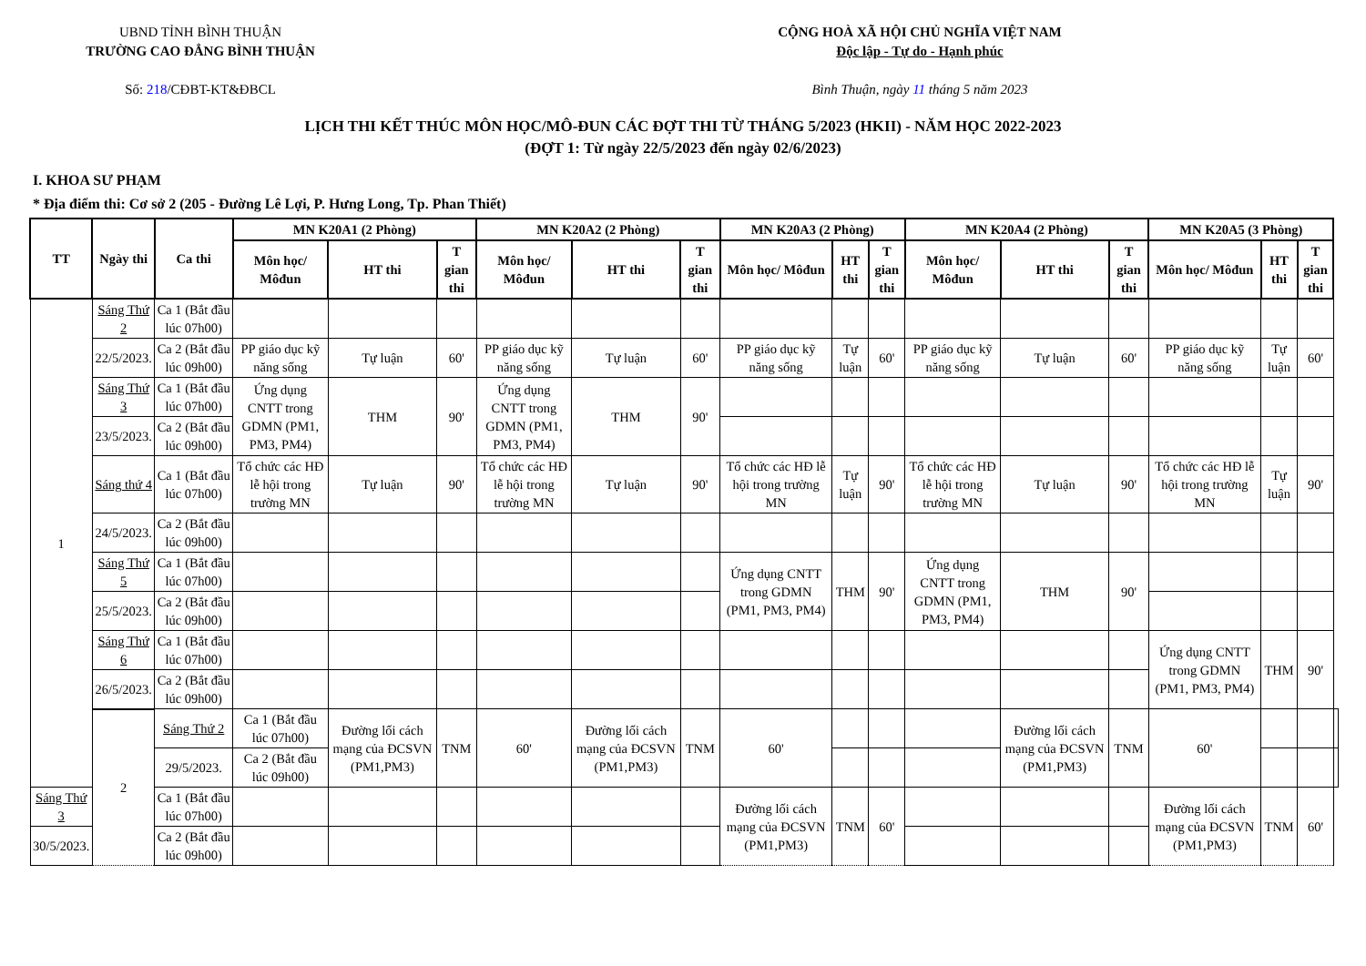UBND TỈNH BÌNH THUẬN
TRƯỜNG CAO ĐẲNG BÌNH THUẬN
Số: 218/CĐBT-KT&ĐBCL
CỘNG HOÀ XÃ HỘI CHỦ NGHĨA VIỆT NAM
Độc lập - Tự do - Hạnh phúc
Bình Thuận, ngày 11 tháng 5 năm 2023
LỊCH THI KẾT THÚC MÔN HỌC/MÔ-ĐUN CÁC ĐỢT THI TỪ THÁNG 5/2023 (HKII) - NĂM HỌC 2022-2023
(ĐỢT 1: Từ ngày 22/5/2023 đến ngày 02/6/2023)
I. KHOA SƯ PHẠM
* Địa điểm thi: Cơ sở 2 (205 - Đường Lê Lợi, P. Hưng Long, Tp. Phan Thiết)
| TT | Ngày thi | Ca thi | MN K20A1 (2 Phòng) | | | MN K20A2 (2 Phòng) | | | MN K20A3 (2 Phòng) | | | MN K20A4 (2 Phòng) | | | MN K20A5 (3 Phòng) | | | |
| --- | --- | --- | --- | --- | --- | --- | --- | --- | --- | --- | --- | --- | --- | --- | --- | --- | --- | --- |
| | | | Môn học/ Môđun | HT thi | T gian thi | Môn học/ Môđun | HT thi | T gian thi | Môn học/ Môđun | HT thi | T gian thi | Môn học/ Môđun | HT thi | T gian thi | Môn học/ Môđun | HT thi | T gian thi | |
| 1 | Sáng Thứ 2 | Ca 1 (Bắt đầu lúc 07h00) | | | | | | | | | | | | | | | | |
| | 22/5/2023. | Ca 2 (Bắt đầu lúc 09h00) | PP giáo dục kỹ năng sống | Tự luận | 60' | PP giáo dục kỹ năng sống | Tự luận | 60' | PP giáo dục kỹ năng sống | Tự luận | 60' | PP giáo dục kỹ năng sống | Tự luận | 60' | PP giáo dục kỹ năng sống | Tự luận | 60' | |
| | Sáng Thứ 3 | Ca 1 (Bắt đầu lúc 07h00) | Ứng dụng CNTT trong GDMN (PM1, PM3, PM4) | THM | 90' | Ứng dụng CNTT trong GDMN (PM1, PM3, PM4) | THM | 90' | | | | | | | | | | |
| | 23/5/2023. | Ca 2 (Bắt đầu lúc 09h00) | | | | | | | | | | | | | | | | |
| | Sáng thứ 4 | Ca 1 (Bắt đầu lúc 07h00) | Tổ chức các HĐ lễ hội trong trường MN | Tự luận | 90' | Tổ chức các HĐ lễ hội trong trường MN | Tự luận | 90' | Tổ chức các HĐ lễ hội trong trường MN | Tự luận | 90' | Tổ chức các HĐ lễ hội trong trường MN | Tự luận | 90' | Tổ chức các HĐ lễ hội trong trường MN | Tự luận | 90' | |
| | 24/5/2023. | Ca 2 (Bắt đầu lúc 09h00) | | | | | | | | | | | | | | | | |
| | Sáng Thứ 5 | Ca 1 (Bắt đầu lúc 07h00) | | | | | | | Ứng dụng CNTT trong GDMN (PM1, PM3, PM4) | THM | 90' | Ứng dụng CNTT trong GDMN (PM1, PM3, PM4) | THM | 90' | | | | |
| | 25/5/2023. | Ca 2 (Bắt đầu lúc 09h00) | | | | | | | | | | | | | | | | |
| | Sáng Thứ 6 | Ca 1 (Bắt đầu lúc 07h00) | | | | | | | | | | | | | Ứng dụng CNTT trong GDMN (PM1, PM3, PM4) | THM | 90' | |
| | 26/5/2023. | Ca 2 (Bắt đầu lúc 09h00) | | | | | | | | | | | | | | | | |
| | 2 | Sáng Thứ 2 | Ca 1 (Bắt đầu lúc 07h00) | Đường lối cách mạng của ĐCSVN (PM1,PM3) | TNM | 60' | Đường lối cách mạng của ĐCSVN (PM1,PM3) | TNM | 60' | | | | Đường lối cách mạng của ĐCSVN (PM1,PM3) | TNM | 60' | | | |
| | | 29/5/2023. | Ca 2 (Bắt đầu lúc 09h00) | | | | | | | | | | | | | | | |
| Sáng Thứ 3 | | Ca 1 (Bắt đầu lúc 07h00) | | | | | | | Đường lối cách mạng của ĐCSVN (PM1,PM3) | TNM | 60' | | | | Đường lối cách mạng của ĐCSVN (PM1,PM3) | TNM | 60' | |
| 30/5/2023. | | Ca 2 (Bắt đầu lúc 09h00) | | | | | | | | | | | | | | | | |